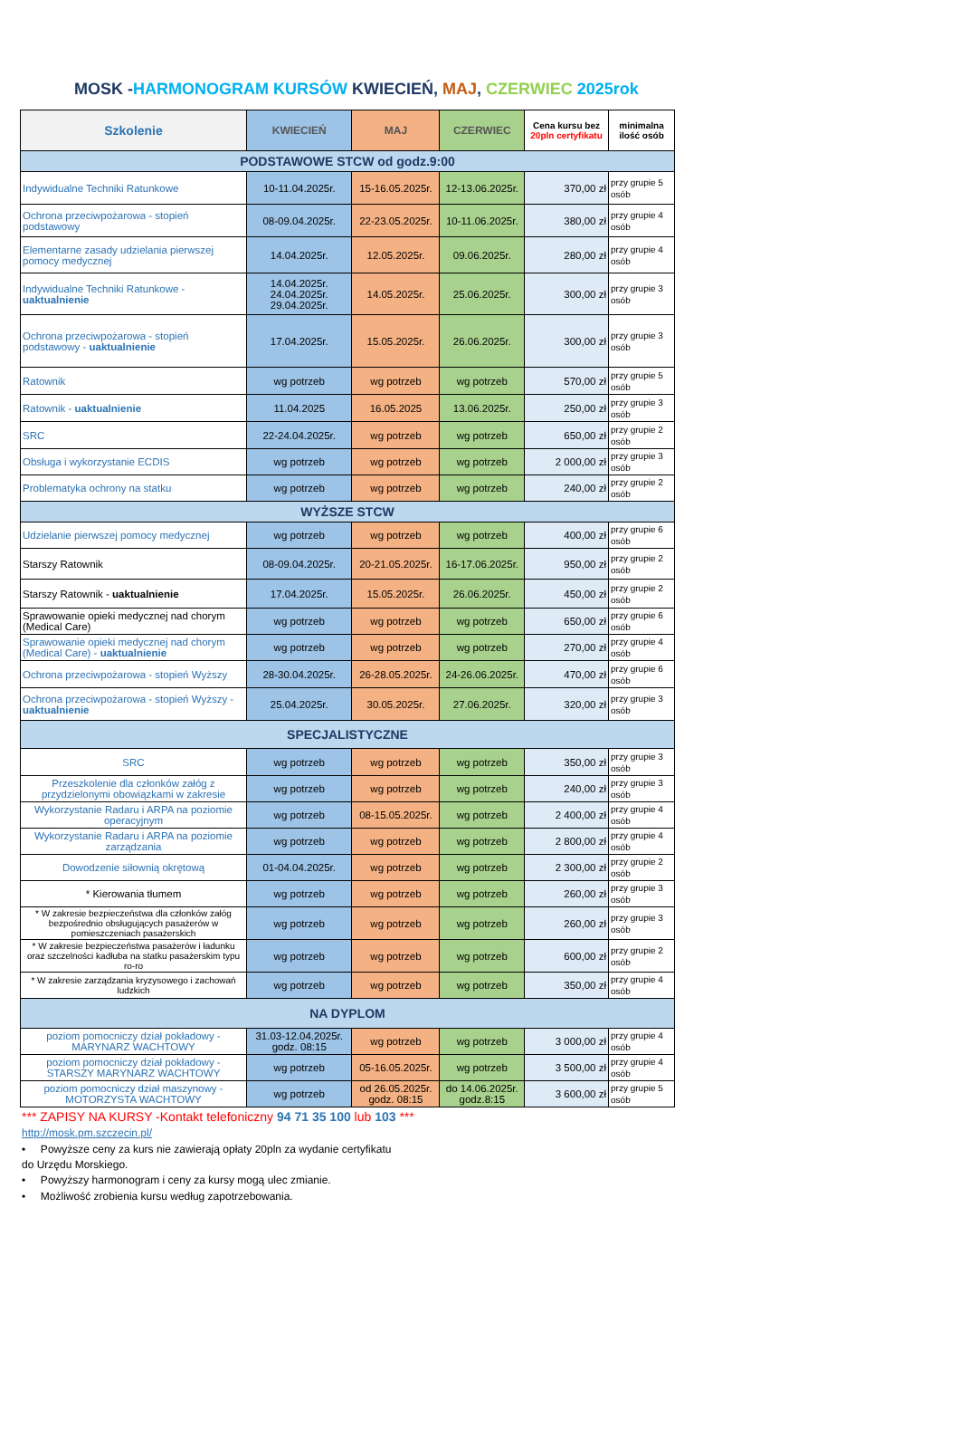MOSK -HARMONOGRAM KURSÓW KWIECIEŃ, MAJ, CZERWIEC 2025rok
| Szkolenie | KWIECIEŃ | MAJ | CZERWIEC | Cena kursu bez 20pln certyfikatu | minimalna ilość osób |
| --- | --- | --- | --- | --- | --- |
| PODSTAWOWE STCW od godz.9:00 | | | | | |
| Indywidualne Techniki Ratunkowe | 10-11.04.2025r. | 15-16.05.2025r. | 12-13.06.2025r. | 370,00 zł | przy grupie 5 osób |
| Ochrona przeciwpożarowa - stopień podstawowy | 08-09.04.2025r. | 22-23.05.2025r. | 10-11.06.2025r. | 380,00 zł | przy grupie 4 osób |
| Elementarne zasady udzielania pierwszej pomocy medycznej | 14.04.2025r. | 12.05.2025r. | 09.06.2025r. | 280,00 zł | przy grupie 4 osób |
| Indywidualne Techniki Ratunkowe - uaktualnienie | 14.04.2025r. 24.04.2025r. 29.04.2025r. | 14.05.2025r. | 25.06.2025r. | 300,00 zł | przy grupie 3 osób |
| Ochrona przeciwpożarowa - stopień podstawowy - uaktualnienie | 17.04.2025r. | 15.05.2025r. | 26.06.2025r. | 300,00 zł | przy grupie 3 osób |
| Ratownik | wg potrzeb | wg potrzeb | wg potrzeb | 570,00 zł | przy grupie 5 osób |
| Ratownik - uaktualnienie | 11.04.2025 | 16.05.2025 | 13.06.2025r. | 250,00 zł | przy grupie 3 osób |
| SRC | 22-24.04.2025r. | wg potrzeb | wg potrzeb | 650,00 zł | przy grupie 2 osób |
| Obsługa i wykorzystanie ECDIS | wg potrzeb | wg potrzeb | wg potrzeb | 2 000,00 zł | przy grupie 3 osób |
| Problematyka ochrony na statku | wg potrzeb | wg potrzeb | wg potrzeb | 240,00 zł | przy grupie 2 osób |
| WYŻSZE STCW | | | | | |
| Udzielanie pierwszej pomocy medycznej | wg potrzeb | wg potrzeb | wg potrzeb | 400,00 zł | przy grupie 6 osób |
| Starszy Ratownik | 08-09.04.2025r. | 20-21.05.2025r. | 16-17.06.2025r. | 950,00 zł | przy grupie 2 osób |
| Starszy Ratownik - uaktualnienie | 17.04.2025r. | 15.05.2025r. | 26.06.2025r. | 450,00 zł | przy grupie 2 osób |
| Sprawowanie opieki medycznej nad chorym (Medical Care) | wg potrzeb | wg potrzeb | wg potrzeb | 650,00 zł | przy grupie 6 osób |
| Sprawowanie opieki medycznej nad chorym (Medical Care) - uaktualnienie | wg potrzeb | wg potrzeb | wg potrzeb | 270,00 zł | przy grupie 4 osób |
| Ochrona przeciwpożarowa - stopień Wyższy | 28-30.04.2025r. | 26-28.05.2025r. | 24-26.06.2025r. | 470,00 zł | przy grupie 6 osób |
| Ochrona przeciwpożarowa - stopień Wyższy - uaktualnienie | 25.04.2025r. | 30.05.2025r. | 27.06.2025r. | 320,00 zł | przy grupie 3 osób |
| SPECJALISTYCZNE | | | | | |
| SRC | wg potrzeb | wg potrzeb | wg potrzeb | 350,00 zł | przy grupie 3 osób |
| Przeszkolenie dla członków załóg z przydzielonymi obowiązkami w zakresie | wg potrzeb | wg potrzeb | wg potrzeb | 240,00 zł | przy grupie 3 osób |
| Wykorzystanie Radaru i ARPA na poziomie operacyjnym | wg potrzeb | 08-15.05.2025r. | wg potrzeb | 2 400,00 zł | przy grupie 4 osób |
| Wykorzystanie Radaru i ARPA na poziomie zarządzania | wg potrzeb | wg potrzeb | wg potrzeb | 2 800,00 zł | przy grupie 4 osób |
| Dowodzenie siłownią okrętową | 01-04.04.2025r. | wg potrzeb | wg potrzeb | 2 300,00 zł | przy grupie 2 osób |
| * Kierowania tłumem | wg potrzeb | wg potrzeb | wg potrzeb | 260,00 zł | przy grupie 3 osób |
| * W zakresie bezpieczeństwa dla członków załóg bezpośrednio obsługujących pasażerów w pomieszczeniach pasażerskich | wg potrzeb | wg potrzeb | wg potrzeb | 260,00 zł | przy grupie 3 osób |
| * W zakresie bezpieczeństwa pasażerów i ładunku oraz szczelności kadłuba na statku pasażerskim typu ro-ro | wg potrzeb | wg potrzeb | wg potrzeb | 600,00 zł | przy grupie 2 osób |
| * W zakresie zarządzania kryzysowego i zachowań ludzkich | wg potrzeb | wg potrzeb | wg potrzeb | 350,00 zł | przy grupie 4 osób |
| NA DYPLOM | | | | | |
| poziom pomocniczy dział pokładowy - MARYNARZ WACHTOWY | 31.03-12.04.2025r. godz. 08:15 | wg potrzeb | wg potrzeb | 3 000,00 zł | przy grupie 4 osób |
| poziom pomocniczy dział pokładowy - STARSZY MARYNARZ WACHTOWY | wg potrzeb | 05-16.05.2025r. | wg potrzeb | 3 500,00 zł | przy grupie 4 osób |
| poziom pomocniczy dział maszynowy - MOTORZYSTA WACHTOWY | wg potrzeb | od 26.05.2025r. godz. 08:15 | do 14.06.2025r. godz.8:15 | 3 600,00 zł | przy grupie 5 osób |
*** ZAPISY NA KURSY -Kontakt telefoniczny 94 71 35 100 lub 103 ***
http://mosk.pm.szczecin.pl/
• Powyższe ceny za kurs nie zawierają opłaty 20pln za wydanie certyfikatu
do Urzędu Morskiego.
• Powyższy harmonogram i ceny za kursy mogą ulec zmianie.
• Możliwość zrobienia kursu według zapotrzebowania.